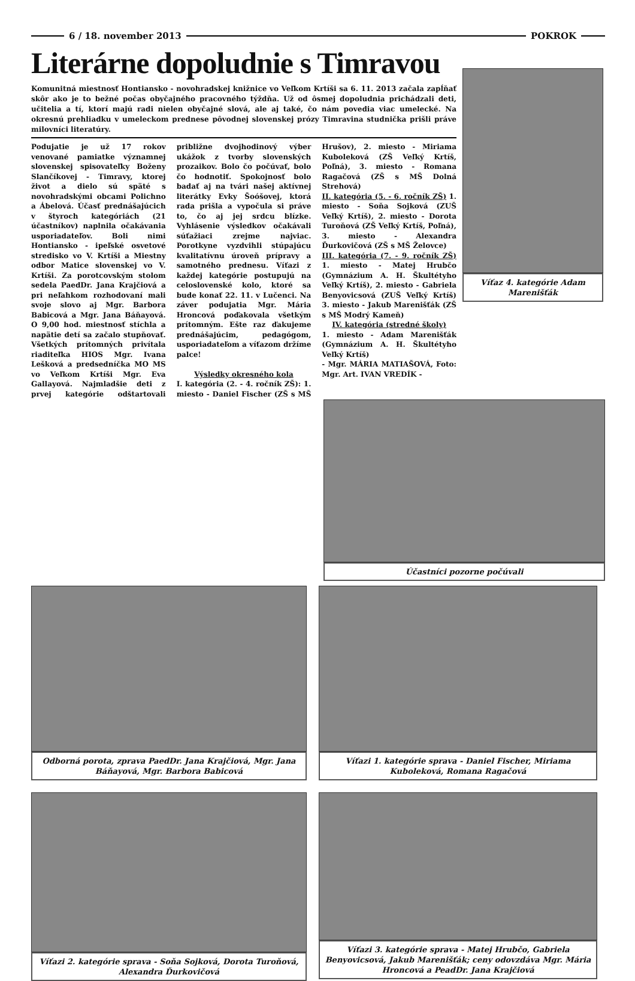6 / 18. november 2013 POKROK
Literárne dopoludnie s Timravou
Komunitná miestnosť Hontiansko - novohradskej knižnice vo Veľkom Krtíši sa 6. 11. 2013 začala zapĺňať skôr ako je to bežné počas obyčajného pracovného týždňa. Už od ôsmej dopoludnia prichádzali deti, učitelia a tí, ktorí majú radi nielen obyčajné slová, ale aj také, čo nám povedia viac umelecké. Na okresnú prehliadku v umeleckom prednese pôvodnej slovenskej prózy Timravina studnička prišli práve milovníci literatúry.
Podujatie je už 17 rokov venované pamiatke významnej slovenskej spisovateľky Boženy Slančíkovej - Timravy, ktorej život a dielo sú späté s novohradskými obcami Polichno a Ábelová. Účasť prednášajúcich v štyroch kategóriách (21 účastníkov) naplnila očakávania usporiadateľov. Boli nimi Hontiansko - ipeľské osvetové stredisko vo V. Krtíši a Miestny odbor Matice slovenskej vo V. Krtíši. Za porotcovským stolom sedela PaedDr. Jana Krajčiová a pri neľahkom rozhodovaní mali svoje slovo aj Mgr. Barbora Babicová a Mgr. Jana Báňayová. O 9,00 hod. miestnosť stíchla a napätie detí sa začalo stupňovať. Všetkých prítomných privítala riaditeľka HIOS Mgr. Ivana Lešková a predsedníčka MO MS vo Veľkom Krtíši Mgr. Eva Gallayová. Najmladšie deti z prvej kategórie odštartovali približne dvojhodinový výber ukážok z tvorby slovenských prozaikov. Bolo čo počúvať, bolo čo hodnotiť. Spokojnosť bolo badať aj na tvári našej aktívnej literátky Evky Šoóšovej, ktorá rada prišla a vypočula si práve to, čo aj jej srdcu blízke. Vyhlásenie výsledkov očakávali súťažiaci zrejme najviac. Porotkyne vyzdvihli stúpajúcu kvalitatívnu úroveň prípravy a samotného prednesu. Víťazi z každej kategórie postupujú na celoslovenské kolo, ktoré sa bude konať 22. 11. v Lučenci. Na záver podujatia Mgr. Mária Hroncová poďakovala všetkým prítomným. Ešte raz ďakujeme prednášajúcim, pedagógom, usporiadateľom a víťazom držíme palce!
Výsledky okresného kola
I. kategória (2. - 4. ročník ZŠ): 1. miesto - Daniel Fischer (ZŠ s MŠ Hrušov), 2. miesto - Miriama Kuboleková (ZŠ Veľký Krtíš, Poľná), 3. miesto - Romana Ragačová (ZŠ s MŠ Dolná Strehová)
II. kategória (5. - 6. ročník ZŠ) 1. miesto - Soňa Sojková (ZUŠ Veľký Krtíš), 2. miesto - Dorota Turoňová (ZŠ Veľký Krtíš, Poľná), 3. miesto - Alexandra Ďurkovičová (ZŠ s MŠ Želovce)
III. kategória (7. - 9. ročník ZŠ) 1. miesto - Matej Hrubčo (Gymnázium A. H. Škultétyho Veľký Krtíš), 2. miesto - Gabriela Benyovicsová (ZUŠ Veľký Krtíš) 3. miesto - Jakub Marenišťák (ZŠ s MŠ Modrý Kameň)
IV. kategória (stredné školy)
1. miesto - Adam Marenišťák (Gymnázium A. H. Škultétyho Veľký Krtíš)
- Mgr. MÁRIA MATIAŠOVÁ, Foto: Mgr. Art. IVAN VREDÍK -
Víťaz 4. kategórie Adam Marenišťák
Účastníci pozorne počúvali
Odborná porota, zprava PaedDr. Jana Krajčiová, Mgr. Jana Báňayová, Mgr. Barbora Babicová
Víťazi 1. kategórie sprava - Daniel Fischer, Miriama Kuboleková, Romana Ragačová
Víťazi 2. kategórie sprava - Soňa Sojková, Dorota Turoňová, Alexandra Ďurkovičová
Víťazi 3. kategórie sprava - Matej Hrubčo, Gabriela Benyovicsová, Jakub Marenišťák; ceny odovzdáva Mgr. Mária Hroncová a PeadDr. Jana Krajčiová